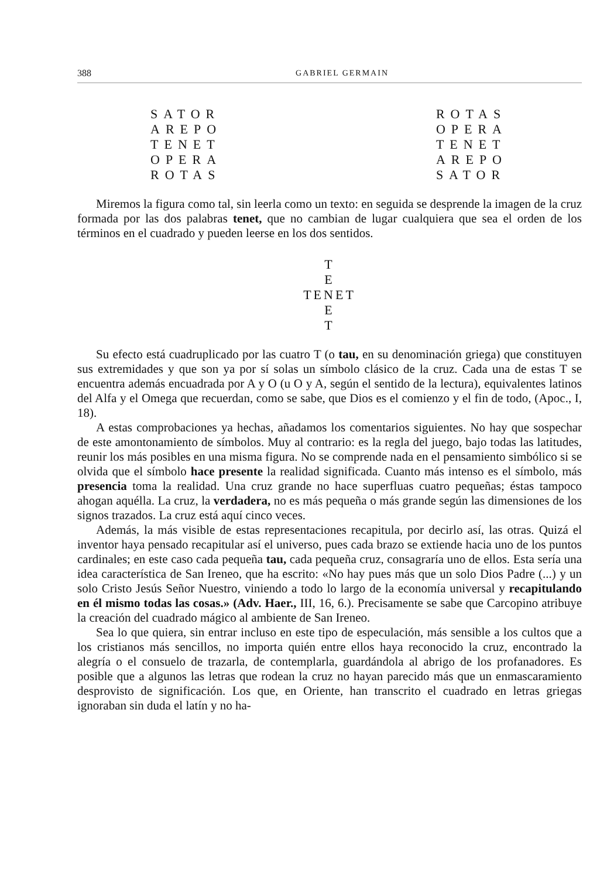388 GABRIEL GERMAIN
SATOR
AREPO
TENET
OPERA
ROTAS
ROTAS
OPERA
TENET
AREPO
SATOR
Miremos la figura como tal, sin leerla como un texto: en seguida se desprende la imagen de la cruz formada por las dos palabras tenet, que no cambian de lugar cualquiera que sea el orden de los términos en el cuadrado y pueden leerse en los dos sentidos.
T
E
TENET
E
T
Su efecto está cuadruplicado por las cuatro T (o tau, en su denominación griega) que constituyen sus extremidades y que son ya por sí solas un símbolo clásico de la cruz. Cada una de estas T se encuentra además encuadrada por A y O (u O y A, según el sentido de la lectura), equivalentes latinos del Alfa y el Omega que recuerdan, como se sabe, que Dios es el comienzo y el fin de todo, (Apoc., I, 18).
A estas comprobaciones ya hechas, añadamos los comentarios siguientes. No hay que sospechar de este amontonamiento de símbolos. Muy al contrario: es la regla del juego, bajo todas las latitudes, reunir los más posibles en una misma figura. No se comprende nada en el pensamiento simbólico si se olvida que el símbolo hace presente la realidad significada. Cuanto más intenso es el símbolo, más presencia toma la realidad. Una cruz grande no hace superfluas cuatro pequeñas; éstas tampoco ahogan aquélla. La cruz, la verdadera, no es más pequeña o más grande según las dimensiones de los signos trazados. La cruz está aquí cinco veces.
Además, la más visible de estas representaciones recapitula, por decirlo así, las otras. Quizá el inventor haya pensado recapitular así el universo, pues cada brazo se extiende hacia uno de los puntos cardinales; en este caso cada pequeña tau, cada pequeña cruz, consagraría uno de ellos. Esta sería una idea característica de San Ireneo, que ha escrito: «No hay pues más que un solo Dios Padre (...) y un solo Cristo Jesús Señor Nuestro, viniendo a todo lo largo de la economía universal y recapitulando en él mismo todas las cosas.» (Adv. Haer., III, 16, 6.). Precisamente se sabe que Carcopino atribuye la creación del cuadrado mágico al ambiente de San Ireneo.
Sea lo que quiera, sin entrar incluso en este tipo de especulación, más sensible a los cultos que a los cristianos más sencillos, no importa quién entre ellos haya reconocido la cruz, encontrado la alegría o el consuelo de trazarla, de contemplarla, guardándola al abrigo de los profanadores. Es posible que a algunos las letras que rodean la cruz no hayan parecido más que un enmascaramiento desprovisto de significación. Los que, en Oriente, han transcrito el cuadrado en letras griegas ignoraban sin duda el latín y no ha-